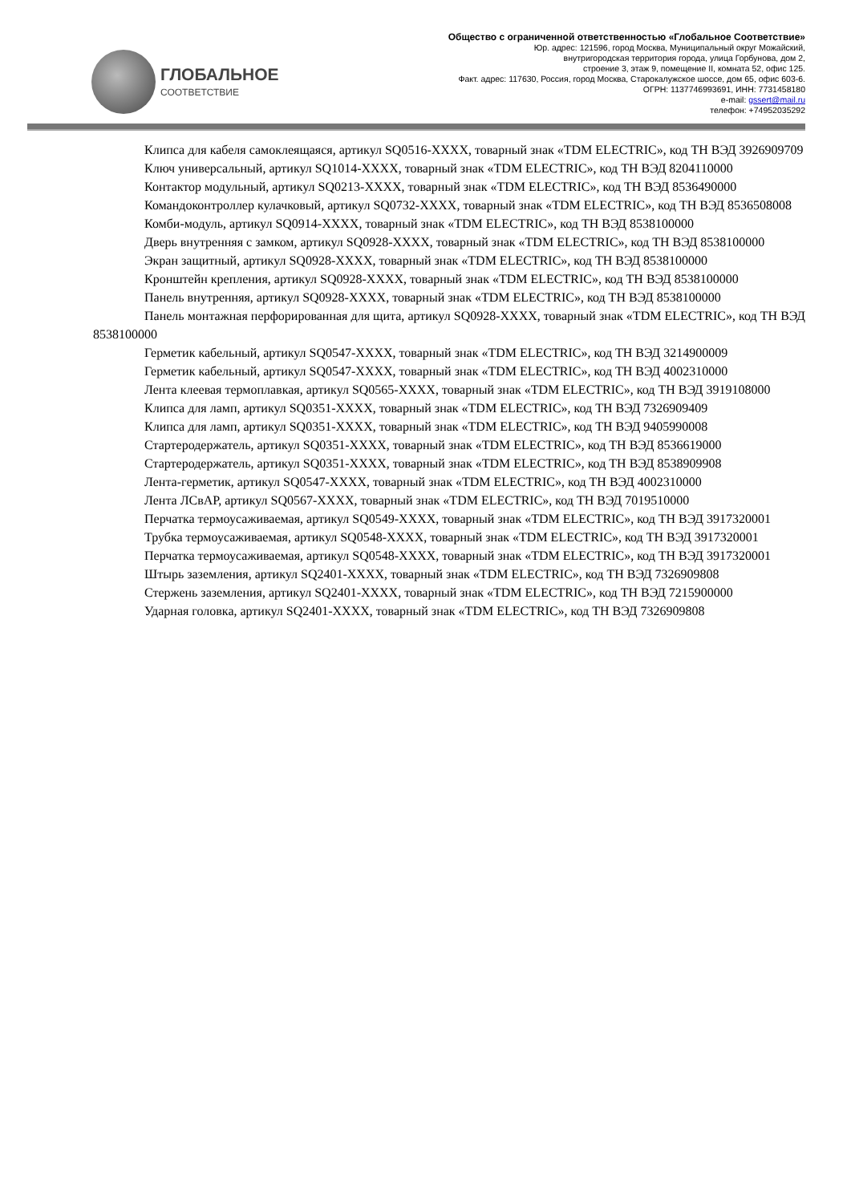ГЛОБАЛЬНОЕ
СООТВЕТСТВИЕ
Общество с ограниченной ответственностью «Глобальное Соответствие»
Юр. адрес: 121596, город Москва, Муниципальный округ Можайский,
внутригородская территория города, улица Горбунова, дом 2,
строение 3, этаж 9, помещение II, комната 52, офис 125.
Факт. адрес: 117630, Россия, город Москва, Старокалужское шоссе, дом 65, офис 603-6.
ОГРН: 1137746993691, ИНН: 7731458180
e-mail: gssert@mail.ru
телефон: +74952035292
Клипса для кабеля самоклеящаяся, артикул SQ0516-XXXX, товарный знак «TDM ELECTRIC», код ТН ВЭД 3926909709
Ключ универсальный, артикул SQ1014-XXXX, товарный знак «TDM ELECTRIC», код ТН ВЭД 8204110000
Контактор модульный, артикул SQ0213-XXXX, товарный знак «TDM ELECTRIC», код ТН ВЭД 8536490000
Командоконтроллер кулачковый, артикул SQ0732-XXXX, товарный знак «TDM ELECTRIC», код ТН ВЭД 8536508008
Комби-модуль, артикул SQ0914-XXXX, товарный знак «TDM ELECTRIC», код ТН ВЭД 8538100000
Дверь внутренняя с замком, артикул SQ0928-XXXX, товарный знак «TDM ELECTRIC», код ТН ВЭД 8538100000
Экран защитный, артикул SQ0928-XXXX, товарный знак «TDM ELECTRIC», код ТН ВЭД 8538100000
Кронштейн крепления, артикул SQ0928-XXXX, товарный знак «TDM ELECTRIC», код ТН ВЭД 8538100000
Панель внутренняя, артикул SQ0928-XXXX, товарный знак «TDM ELECTRIC», код ТН ВЭД 8538100000
Панель монтажная перфорированная для щита, артикул SQ0928-XXXX, товарный знак «TDM ELECTRIC», код ТН ВЭД 8538100000
Герметик кабельный, артикул SQ0547-XXXX, товарный знак «TDM ELECTRIC», код ТН ВЭД 3214900009
Герметик кабельный, артикул SQ0547-XXXX, товарный знак «TDM ELECTRIC», код ТН ВЭД 4002310000
Лента клеевая термоплавкая, артикул SQ0565-XXXX, товарный знак «TDM ELECTRIC», код ТН ВЭД 3919108000
Клипса для ламп, артикул SQ0351-XXXX, товарный знак «TDM ELECTRIC», код ТН ВЭД 7326909409
Клипса для ламп, артикул SQ0351-XXXX, товарный знак «TDM ELECTRIC», код ТН ВЭД 9405990008
Стартеродержатель, артикул SQ0351-XXXX, товарный знак «TDM ELECTRIC», код ТН ВЭД 8536619000
Стартеродержатель, артикул SQ0351-XXXX, товарный знак «TDM ELECTRIC», код ТН ВЭД 8538909908
Лента-герметик, артикул SQ0547-XXXX, товарный знак «TDM ELECTRIC», код ТН ВЭД 4002310000
Лента ЛСвАР, артикул SQ0567-XXXX, товарный знак «TDM ELECTRIC», код ТН ВЭД 7019510000
Перчатка термоусаживаемая, артикул SQ0549-XXXX, товарный знак «TDM ELECTRIC», код ТН ВЭД 3917320001
Трубка термоусаживаемая, артикул SQ0548-XXXX, товарный знак «TDM ELECTRIC», код ТН ВЭД 3917320001
Перчатка термоусаживаемая, артикул SQ0548-XXXX, товарный знак «TDM ELECTRIC», код ТН ВЭД 3917320001
Штырь заземления, артикул SQ2401-XXXX, товарный знак «TDM ELECTRIC», код ТН ВЭД 7326909808
Стержень заземления, артикул SQ2401-XXXX, товарный знак «TDM ELECTRIC», код ТН ВЭД 7215900000
Ударная головка, артикул SQ2401-XXXX, товарный знак «TDM ELECTRIC», код ТН ВЭД 7326909808